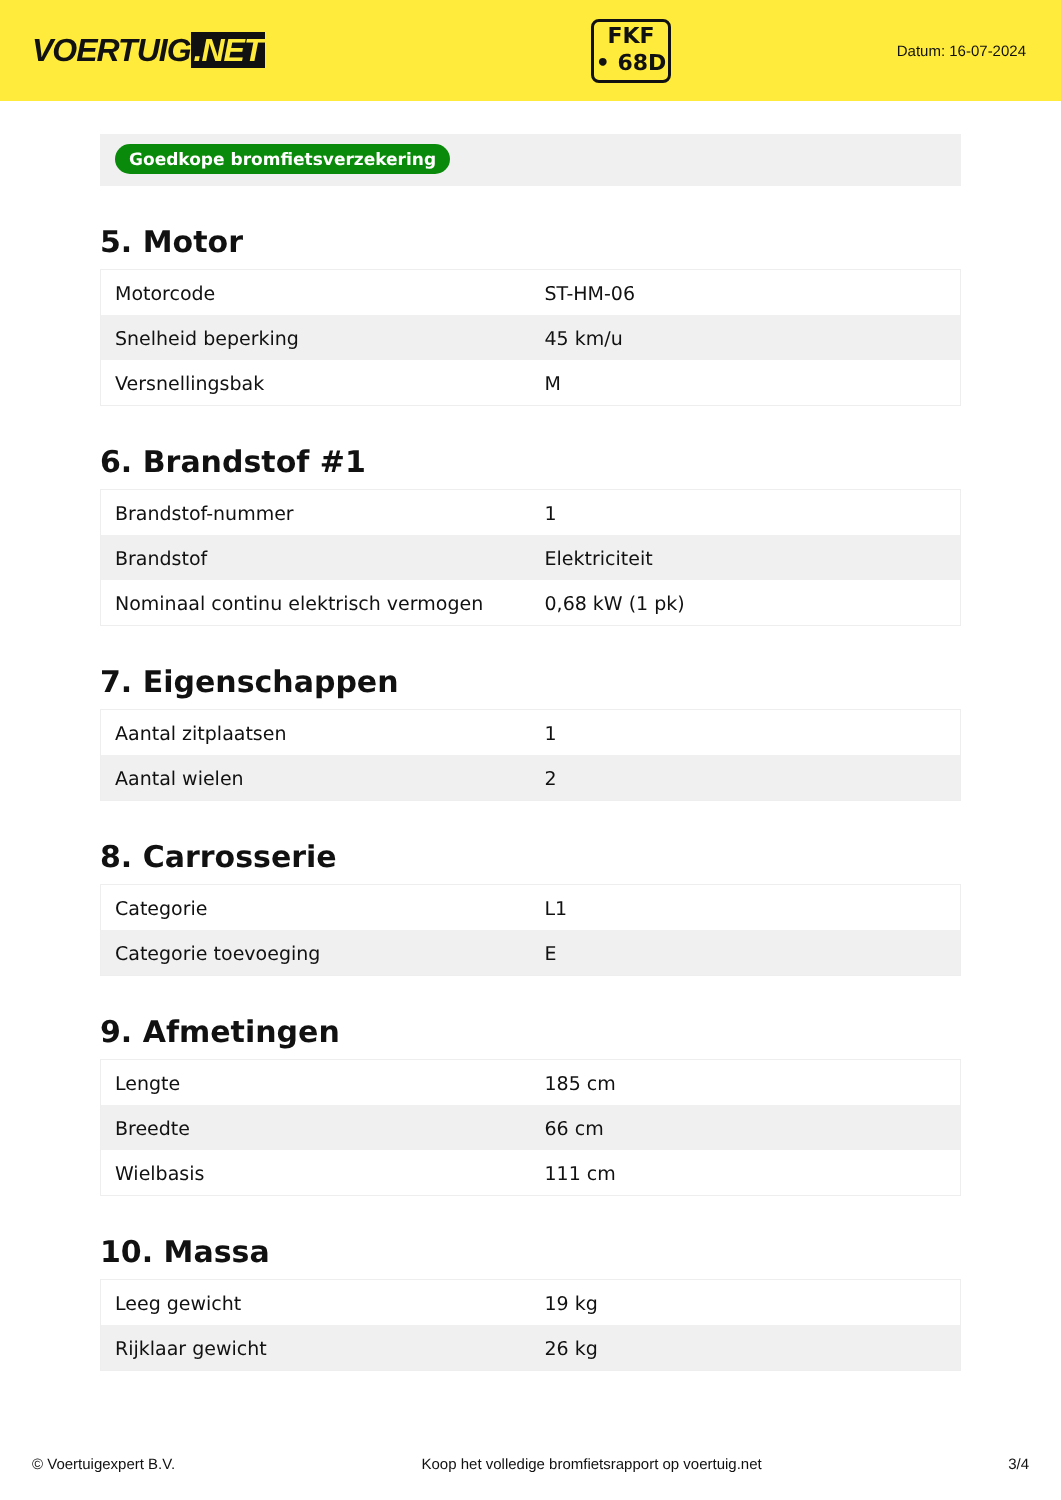VOERTUIG.NET
FKF
• 68D
Datum: 16-07-2024
Goedkope bromfietsverzekering
5. Motor
| Motorcode | ST-HM-06 |
| Snelheid beperking | 45 km/u |
| Versnellingsbak | M |
6. Brandstof #1
| Brandstof-nummer | 1 |
| Brandstof | Elektriciteit |
| Nominaal continu elektrisch vermogen | 0,68 kW (1 pk) |
7. Eigenschappen
| Aantal zitplaatsen | 1 |
| Aantal wielen | 2 |
8. Carrosserie
| Categorie | L1 |
| Categorie toevoeging | E |
9. Afmetingen
| Lengte | 185 cm |
| Breedte | 66 cm |
| Wielbasis | 111 cm |
10. Massa
| Leeg gewicht | 19 kg |
| Rijklaar gewicht | 26 kg |
© Voertuigexpert B.V. Koop het volledige bromfietsrapport op voertuig.net 3/4